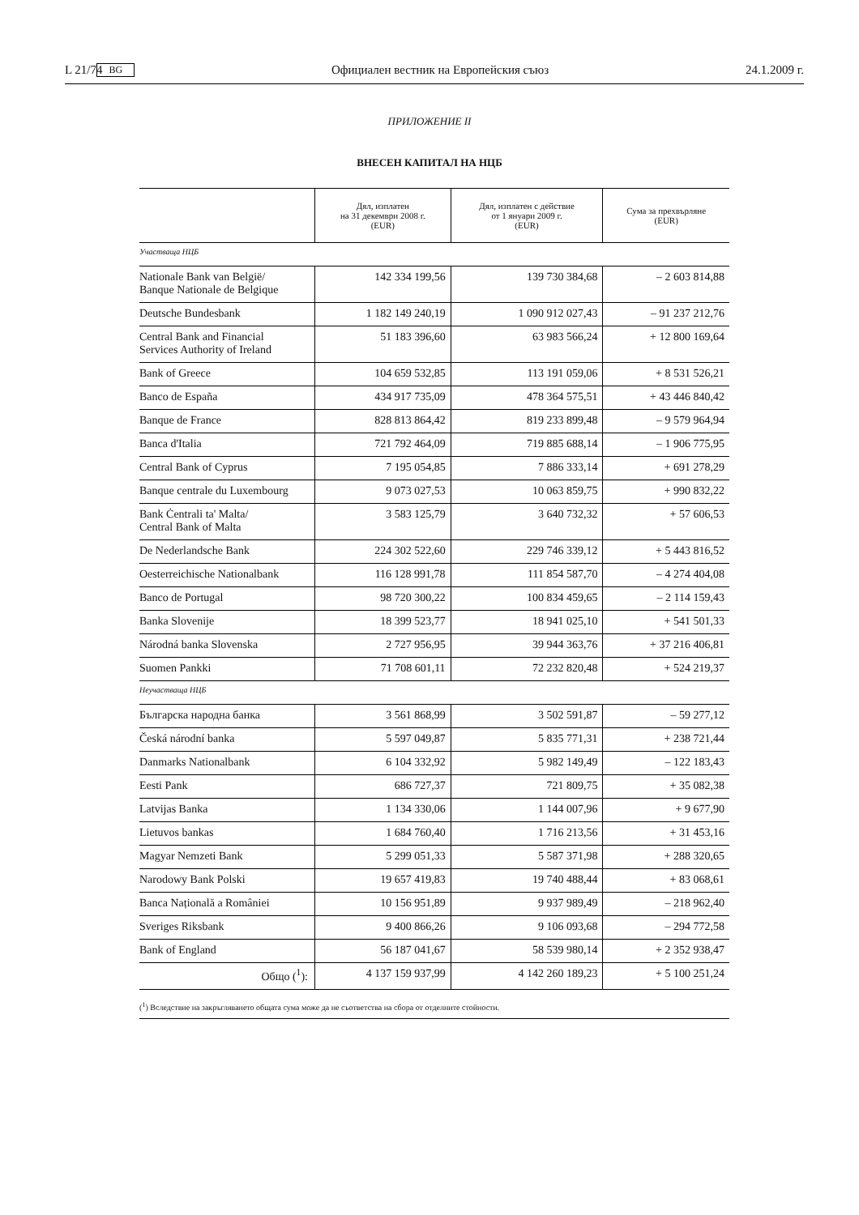L 21/74 BG Официален вестник на Европейския съюз 24.1.2009 г.
ПРИЛОЖЕНИЕ II
ВНЕСЕН КАПИТАЛ НА НЦБ
| | Дял, изплатен на 31 декември 2008 г. (EUR) | Дял, изплатен с действие от 1 януари 2009 г. (EUR) | Сума за прехвърляне (EUR) |
| --- | --- | --- | --- |
| Участваща НЦБ | | | |
| Nationale Bank van België/ Banque Nationale de Belgique | 142 334 199,56 | 139 730 384,68 | – 2 603 814,88 |
| Deutsche Bundesbank | 1 182 149 240,19 | 1 090 912 027,43 | – 91 237 212,76 |
| Central Bank and Financial Services Authority of Ireland | 51 183 396,60 | 63 983 566,24 | + 12 800 169,64 |
| Bank of Greece | 104 659 532,85 | 113 191 059,06 | + 8 531 526,21 |
| Banco de España | 434 917 735,09 | 478 364 575,51 | + 43 446 840,42 |
| Banque de France | 828 813 864,42 | 819 233 899,48 | – 9 579 964,94 |
| Banca d'Italia | 721 792 464,09 | 719 885 688,14 | – 1 906 775,95 |
| Central Bank of Cyprus | 7 195 054,85 | 7 886 333,14 | + 691 278,29 |
| Banque centrale du Luxembourg | 9 073 027,53 | 10 063 859,75 | + 990 832,22 |
| Bank Ċentrali ta' Malta/ Central Bank of Malta | 3 583 125,79 | 3 640 732,32 | + 57 606,53 |
| De Nederlandsche Bank | 224 302 522,60 | 229 746 339,12 | + 5 443 816,52 |
| Oesterreichische Nationalbank | 116 128 991,78 | 111 854 587,70 | – 4 274 404,08 |
| Banco de Portugal | 98 720 300,22 | 100 834 459,65 | – 2 114 159,43 |
| Banka Slovenije | 18 399 523,77 | 18 941 025,10 | + 541 501,33 |
| Národná banka Slovenska | 2 727 956,95 | 39 944 363,76 | + 37 216 406,81 |
| Suomen Pankki | 71 708 601,11 | 72 232 820,48 | + 524 219,37 |
| Неучастваща НЦБ | | | |
| Българска народна банка | 3 561 868,99 | 3 502 591,87 | – 59 277,12 |
| Česká národní banka | 5 597 049,87 | 5 835 771,31 | + 238 721,44 |
| Danmarks Nationalbank | 6 104 332,92 | 5 982 149,49 | – 122 183,43 |
| Eesti Pank | 686 727,37 | 721 809,75 | + 35 082,38 |
| Latvijas Banka | 1 134 330,06 | 1 144 007,96 | + 9 677,90 |
| Lietuvos bankas | 1 684 760,40 | 1 716 213,56 | + 31 453,16 |
| Magyar Nemzeti Bank | 5 299 051,33 | 5 587 371,98 | + 288 320,65 |
| Narodowy Bank Polski | 19 657 419,83 | 19 740 488,44 | + 83 068,61 |
| Banca Națională a României | 10 156 951,89 | 9 937 989,49 | – 218 962,40 |
| Sveriges Riksbank | 9 400 866,26 | 9 106 093,68 | – 294 772,58 |
| Bank of England | 56 187 041,67 | 58 539 980,14 | + 2 352 938,47 |
| Общо (<sup>1</sup>): | 4 137 159 937,99 | 4 142 260 189,23 | + 5 100 251,24 |
(<sup>1</sup>) Вследствие на закръгляването общата сума може да не съответства на сбора от отделните стойности.